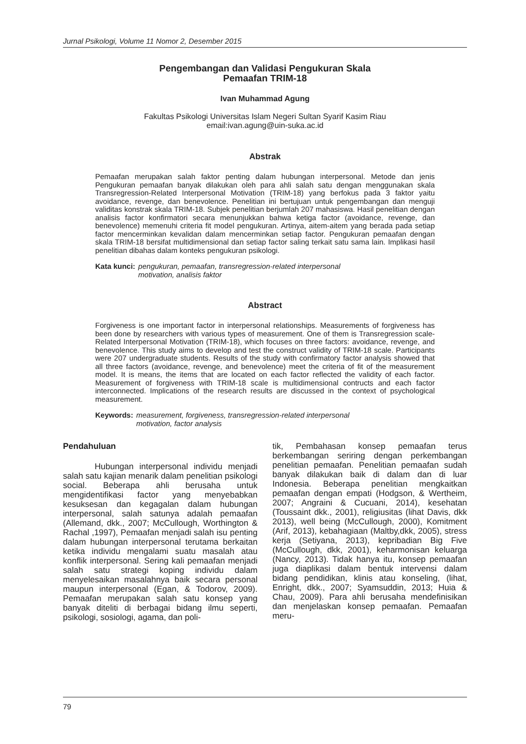Jurnal Psikologi, Volume 11 Nomor 2, Desember 2015
Pengembangan dan Validasi Pengukuran Skala
Pemaafan TRIM-18
Ivan Muhammad Agung
Fakultas Psikologi Universitas Islam Negeri Sultan Syarif Kasim Riau
email:ivan.agung@uin-suka.ac.id
Abstrak
Pemaafan merupakan salah faktor penting dalam hubungan interpersonal. Metode dan jenis Pengukuran pemaafan banyak dilakukan oleh para ahli salah satu dengan menggunakan skala Transregression-Related Interpersonal Motivation (TRIM-18) yang berfokus pada 3 faktor yaitu avoidance, revenge, dan benevolence. Penelitian ini bertujuan untuk pengembangan dan menguji validitas konstrak skala TRIM-18. Subjek penelitian berjumlah 207 mahasiswa. Hasil penelitian dengan analisis factor konfirmatori secara menunjukkan bahwa ketiga factor (avoidance, revenge, dan benevolence) memenuhi criteria fit model pengukuran. Artinya, aitem-aitem yang berada pada setiap factor mencerminkan kevalidan dalam mencerminkan setiap factor. Pengukuran pemaafan dengan skala TRIM-18 bersifat multidimensional dan setiap factor saling terkait satu sama lain. Implikasi hasil penelitian dibahas dalam konteks pengukuran psikologi.
Kata kunci: pengukuran, pemaafan, transregression-related interpersonal
motivation, analisis faktor
Abstract
Forgiveness is one important factor in interpersonal relationships. Measurements of forgiveness has been done by researchers with various types of measurement. One of them is Transregression scale-Related Interpersonal Motivation (TRIM-18), which focuses on three factors: avoidance, revenge, and benevolence. This study aims to develop and test the construct validity of TRIM-18 scale. Participants were 207 undergraduate students. Results of the study with confirmatory factor analysis showed that all three factors (avoidance, revenge, and benevolence) meet the criteria of fit of the measurement model. It is means, the items that are located on each factor reflected the validity of each factor. Measurement of forgiveness with TRIM-18 scale is multidimensional contructs and each factor interconnected. Implications of the research results are discussed in the context of psychological measurement.
Keywords: measurement, forgiveness, transregression-related interpersonal
motivation, factor analysis
Pendahuluan
Hubungan interpersonal individu menjadi salah satu kajian menarik dalam penelitian psikologi social. Beberapa ahli berusaha untuk mengidentifikasi factor yang menyebabkan kesuksesan dan kegagalan dalam hubungan interpersonal, salah satunya adalah pemaafan (Allemand, dkk., 2007; McCullough, Worthington & Rachal ,1997), Pemaafan menjadi salah isu penting dalam hubungan interpersonal terutama berkaitan ketika individu mengalami suatu masalah atau konflik interpersonal. Sering kali pemaafan menjadi salah satu strategi koping individu dalam menyelesaikan masalahnya baik secara personal maupun interpersonal (Egan, & Todorov, 2009). Pemaafan merupakan salah satu konsep yang banyak diteliti di berbagai bidang ilmu seperti, psikologi, sosiologi, agama, dan poli-
tik, Pembahasan konsep pemaafan terus berkembangan seriring dengan perkembangan penelitian pemaafan. Penelitian pemaafan sudah banyak dilakukan baik di dalam dan di luar Indonesia. Beberapa penelitian mengkaitkan pemaafan dengan empati (Hodgson, & Wertheim, 2007; Angraini & Cucuani, 2014), kesehatan (Toussaint dkk., 2001), religiusitas (lihat Davis, dkk 2013), well being (McCullough, 2000), Komitment (Arif, 2013), kebahagiaan (Maltby,dkk, 2005), stress kerja (Setiyana, 2013), kepribadian Big Five (McCullough, dkk, 2001), keharmonisan keluarga (Nancy, 2013). Tidak hanya itu, konsep pemaafan juga diaplikasi dalam bentuk intervensi dalam bidang pendidikan, klinis atau konseling, (lihat, Enright, dkk., 2007; Syamsuddin, 2013; Huia & Chau, 2009). Para ahli berusaha mendefinisikan dan menjelaskan konsep pemaafan. Pemaafan meru-
79